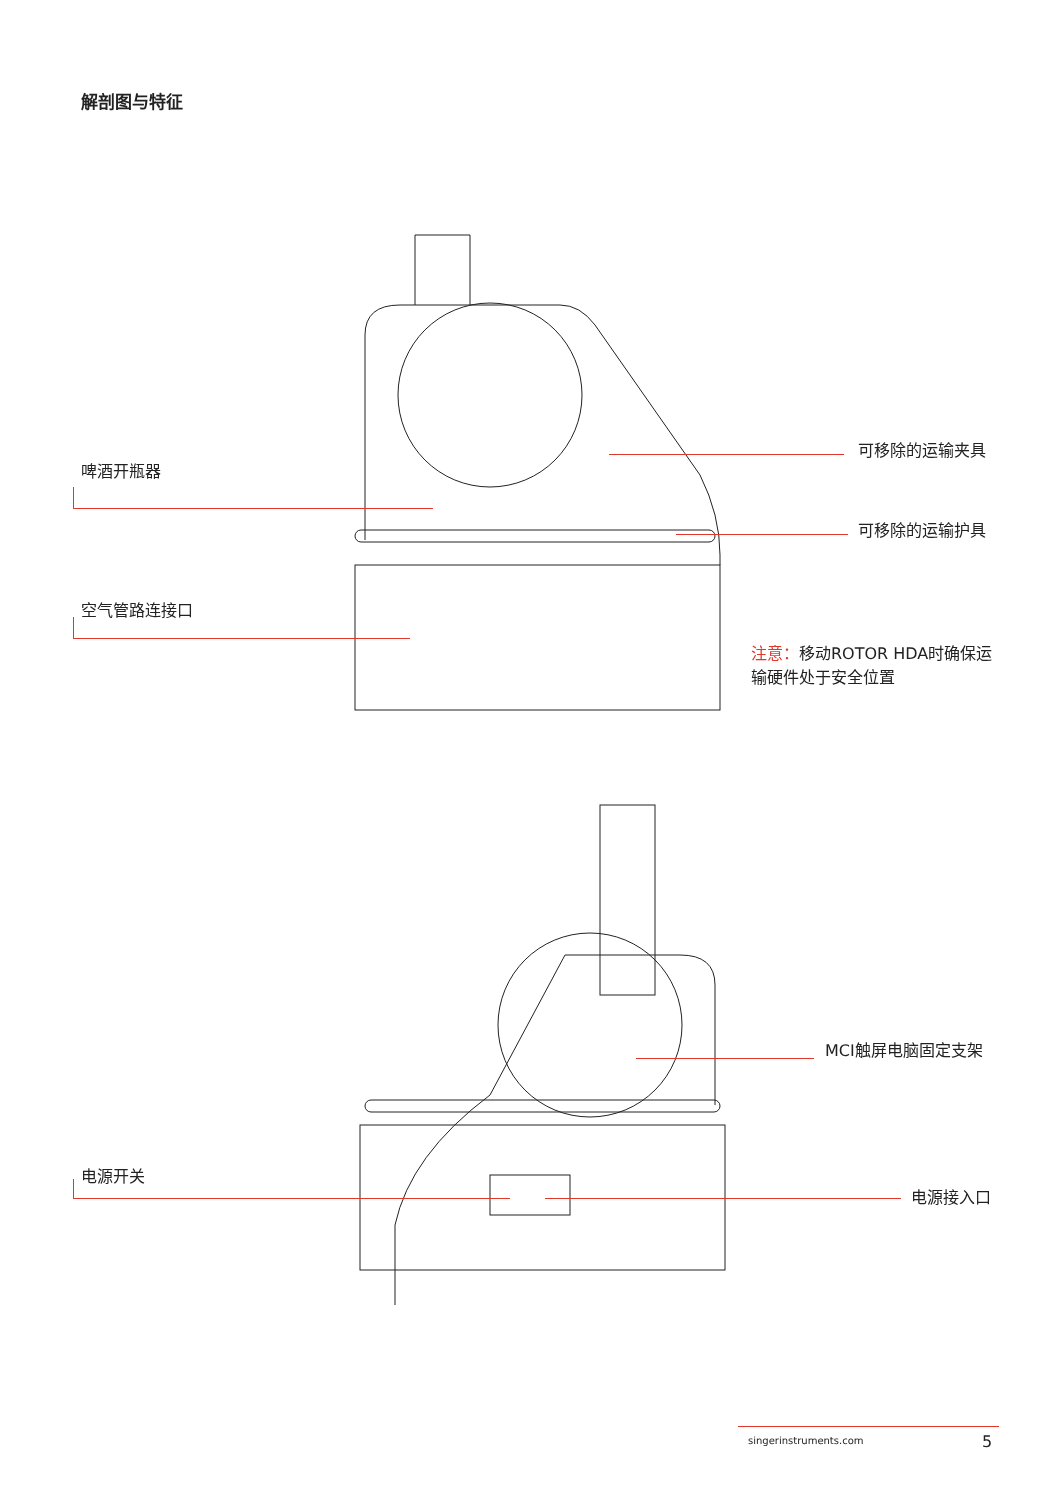解剖图与特征
啤酒开瓶器
可移除的运输夹具
可移除的运输护具
空气管路连接口
注意：移动ROTOR HDA时确保运
输硬件处于安全位置
MCI触屏电脑固定支架
电源开关
电源接入口
singerinstruments.com 5